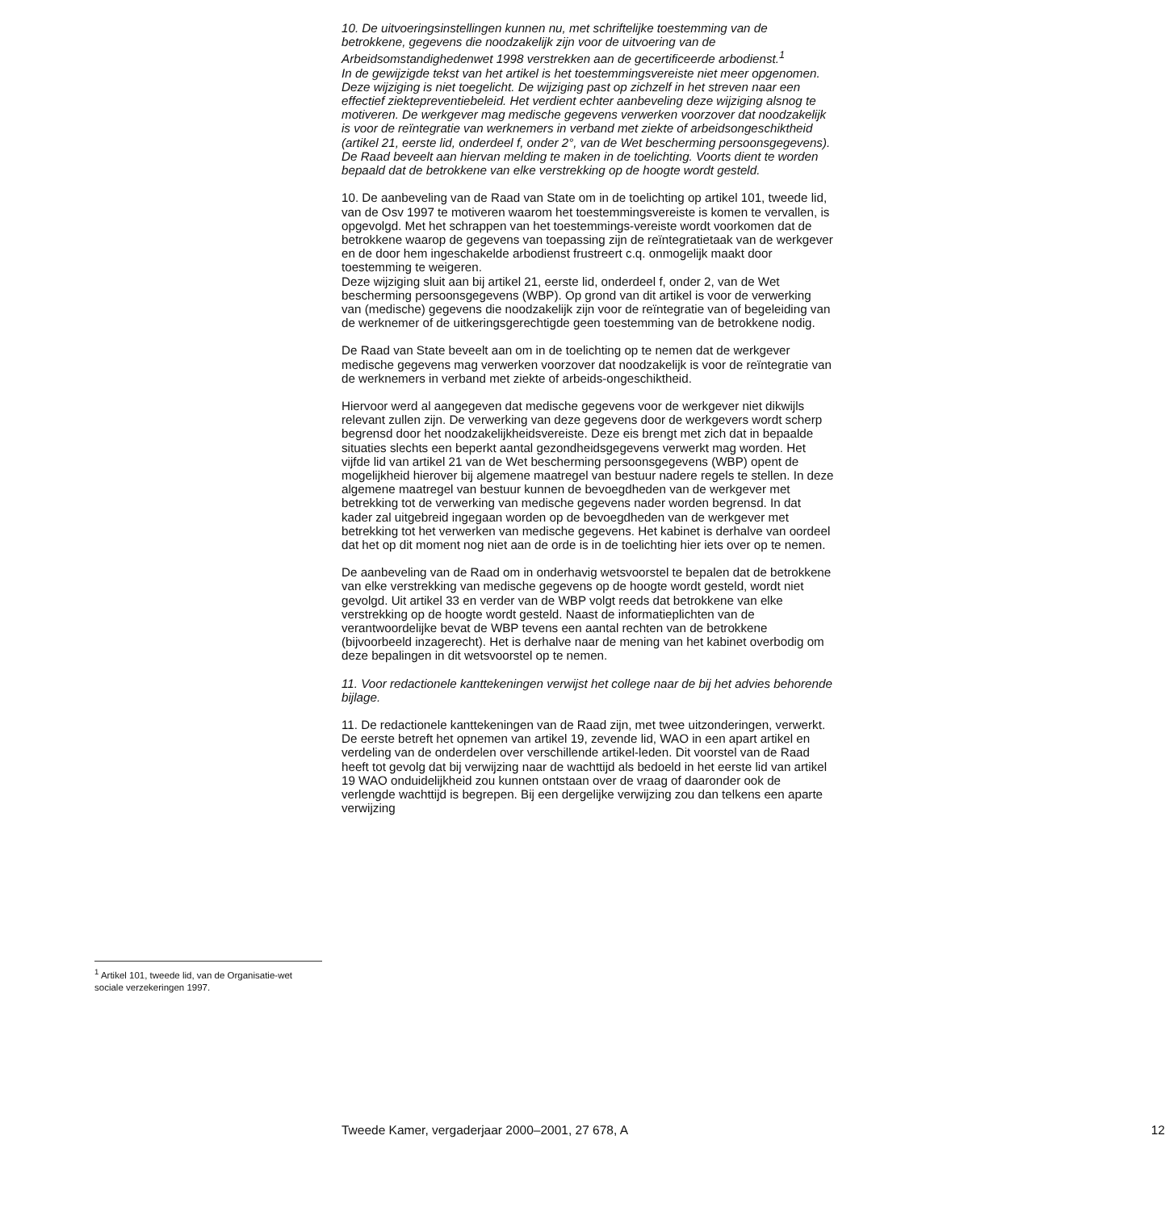<sup>1</sup> Artikel 101, tweede lid, van de Organisatie-wet sociale verzekeringen 1997.
10. De uitvoeringsinstellingen kunnen nu, met schriftelijke toestemming van de betrokkene, gegevens die noodzakelijk zijn voor de uitvoering van de Arbeidsomstandighedenwet 1998 verstrekken aan de gecertificeerde arbodienst.<sup>1</sup>
In de gewijzigde tekst van het artikel is het toestemmingsvereiste niet meer opgenomen. Deze wijziging is niet toegelicht. De wijziging past op zichzelf in het streven naar een effectief ziektepreventiebeleid. Het verdient echter aanbeveling deze wijziging alsnog te motiveren. De werkgever mag medische gegevens verwerken voorzover dat noodzakelijk is voor de reïntegratie van werknemers in verband met ziekte of arbeidsongeschiktheid (artikel 21, eerste lid, onderdeel f, onder 2°, van de Wet bescherming persoonsgegevens). De Raad beveelt aan hiervan melding te maken in de toelichting. Voorts dient te worden bepaald dat de betrokkene van elke verstrekking op de hoogte wordt gesteld.
10. De aanbeveling van de Raad van State om in de toelichting op artikel 101, tweede lid, van de Osv 1997 te motiveren waarom het toestemmingsvereiste is komen te vervallen, is opgevolgd. Met het schrappen van het toestemmings-vereiste wordt voorkomen dat de betrokkene waarop de gegevens van toepassing zijn de reïntegratietaak van de werkgever en de door hem ingeschakelde arbodienst frustreert c.q. onmogelijk maakt door toestemming te weigeren.
Deze wijziging sluit aan bij artikel 21, eerste lid, onderdeel f, onder 2, van de Wet bescherming persoonsgegevens (WBP). Op grond van dit artikel is voor de verwerking van (medische) gegevens die noodzakelijk zijn voor de reïntegratie van of begeleiding van de werknemer of de uitkeringsgerechtigde geen toestemming van de betrokkene nodig.
De Raad van State beveelt aan om in de toelichting op te nemen dat de werkgever medische gegevens mag verwerken voorzover dat noodzakelijk is voor de reïntegratie van de werknemers in verband met ziekte of arbeids-ongeschiktheid.
Hiervoor werd al aangegeven dat medische gegevens voor de werkgever niet dikwijls relevant zullen zijn. De verwerking van deze gegevens door de werkgevers wordt scherp begrensd door het noodzakelijkheidsvereiste. Deze eis brengt met zich dat in bepaalde situaties slechts een beperkt aantal gezondheidsgegevens verwerkt mag worden. Het vijfde lid van artikel 21 van de Wet bescherming persoonsgegevens (WBP) opent de mogelijkheid hierover bij algemene maatregel van bestuur nadere regels te stellen. In deze algemene maatregel van bestuur kunnen de bevoegdheden van de werkgever met betrekking tot de verwerking van medische gegevens nader worden begrensd. In dat kader zal uitgebreid ingegaan worden op de bevoegdheden van de werkgever met betrekking tot het verwerken van medische gegevens. Het kabinet is derhalve van oordeel dat het op dit moment nog niet aan de orde is in de toelichting hier iets over op te nemen.
De aanbeveling van de Raad om in onderhavig wetsvoorstel te bepalen dat de betrokkene van elke verstrekking van medische gegevens op de hoogte wordt gesteld, wordt niet gevolgd. Uit artikel 33 en verder van de WBP volgt reeds dat betrokkene van elke verstrekking op de hoogte wordt gesteld. Naast de informatieplichten van de verantwoordelijke bevat de WBP tevens een aantal rechten van de betrokkene (bijvoorbeeld inzagerecht). Het is derhalve naar de mening van het kabinet overbodig om deze bepalingen in dit wetsvoorstel op te nemen.
11. Voor redactionele kanttekeningen verwijst het college naar de bij het advies behorende bijlage.
11. De redactionele kanttekeningen van de Raad zijn, met twee uitzonderingen, verwerkt. De eerste betreft het opnemen van artikel 19, zevende lid, WAO in een apart artikel en verdeling van de onderdelen over verschillende artikel-leden. Dit voorstel van de Raad heeft tot gevolg dat bij verwijzing naar de wachttijd als bedoeld in het eerste lid van artikel 19 WAO onduidelijkheid zou kunnen ontstaan over de vraag of daaronder ook de verlengde wachttijd is begrepen. Bij een dergelijke verwijzing zou dan telkens een aparte verwijzing
Tweede Kamer, vergaderjaar 2000–2001, 27 678, A 12